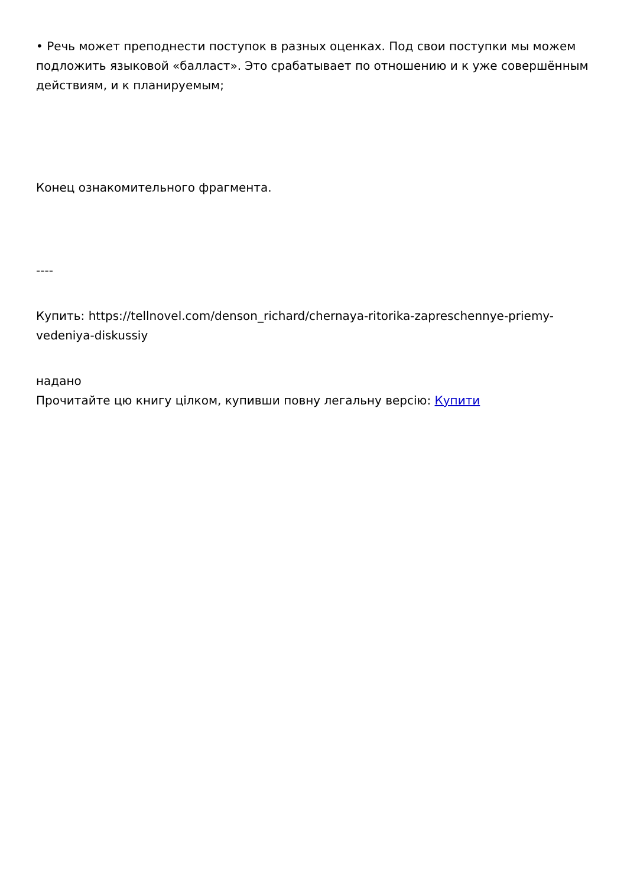• Речь может преподнести поступок в разных оценках. Под свои поступки мы можем подложить языковой «балласт». Это срабатывает по отношению и к уже совершённым действиям, и к планируемым;
Конец ознакомительного фрагмента.
----
Купить: https://tellnovel.com/denson_richard/chernaya-ritorika-zapreschennye-priemy-vedeniya-diskussiy
надано
Прочитайте цю книгу цілком, купивши повну легальну версію: Купити